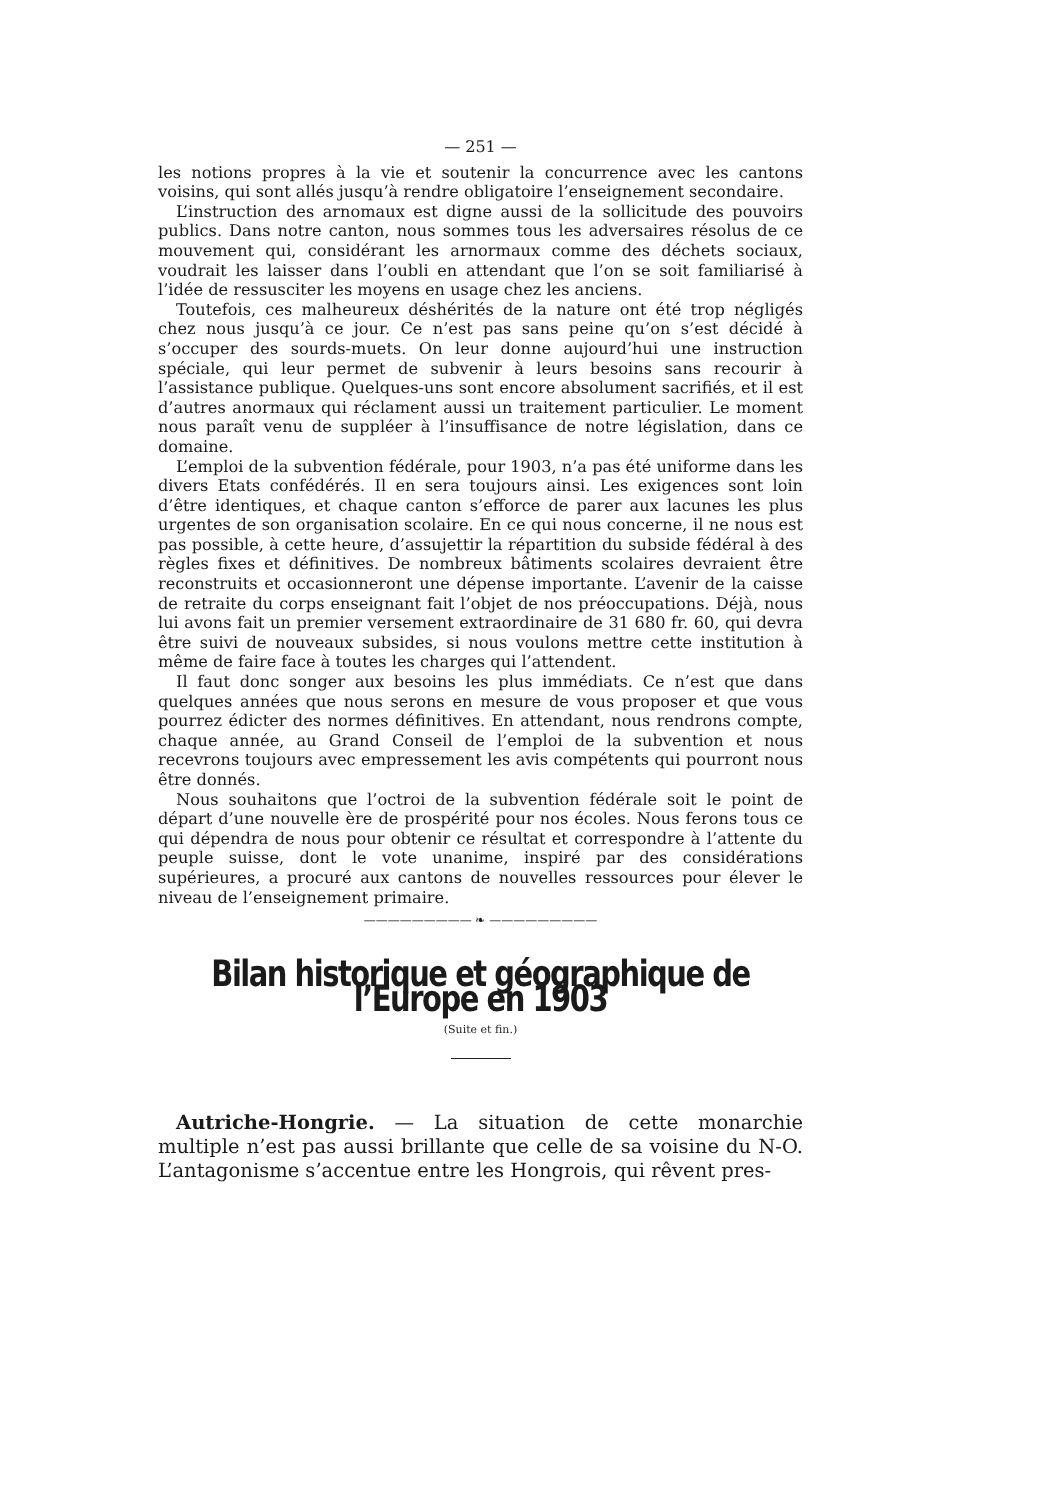— 251 —
les notions propres à la vie et soutenir la concurrence avec les cantons voisins, qui sont allés jusqu’à rendre obligatoire l’enseignement secondaire.
L’instruction des arnomaux est digne aussi de la sollicitude des pouvoirs publics. Dans notre canton, nous sommes tous les adversaires résolus de ce mouvement qui, considérant les arnormaux comme des déchets sociaux, voudrait les laisser dans l’oubli en attendant que l’on se soit familiarisé à l’idée de ressusciter les moyens en usage chez les anciens.
Toutefois, ces malheureux déshérités de la nature ont été trop négligés chez nous jusqu’à ce jour. Ce n’est pas sans peine qu’on s’est décidé à s’occuper des sourds-muets. On leur donne aujourd’hui une instruction spéciale, qui leur permet de subvenir à leurs besoins sans recourir à l’assistance publique. Quelques-uns sont encore absolument sacrifiés, et il est d’autres anormaux qui réclament aussi un traitement particulier. Le moment nous paraît venu de suppléer à l’insuffisance de notre législation, dans ce domaine.
L’emploi de la subvention fédérale, pour 1903, n’a pas été uniforme dans les divers Etats confédérés. Il en sera toujours ainsi. Les exigences sont loin d’être identiques, et chaque canton s’efforce de parer aux lacunes les plus urgentes de son organisation scolaire. En ce qui nous concerne, il ne nous est pas possible, à cette heure, d’assujettir la répartition du subside fédéral à des règles fixes et définitives. De nombreux bâtiments scolaires devraient être reconstruits et occasionneront une dépense importante. L’avenir de la caisse de retraite du corps enseignant fait l’objet de nos préoccupations. Déjà, nous lui avons fait un premier versement extraordinaire de 31 680 fr. 60, qui devra être suivi de nouveaux subsides, si nous voulons mettre cette institution à même de faire face à toutes les charges qui l’attendent.
Il faut donc songer aux besoins les plus immédiats. Ce n’est que dans quelques années que nous serons en mesure de vous proposer et que vous pourrez édicter des normes définitives. En attendant, nous rendrons compte, chaque année, au Grand Conseil de l’emploi de la subvention et nous recevrons toujours avec empressement les avis compétents qui pourront nous être donnés.
Nous souhaitons que l’octroi de la subvention fédérale soit le point de départ d’une nouvelle ère de prospérité pour nos écoles. Nous ferons tous ce qui dépendra de nous pour obtenir ce résultat et correspondre à l’attente du peuple suisse, dont le vote unanime, inspiré par des considérations supérieures, a procuré aux cantons de nouvelles ressources pour élever le niveau de l’enseignement primaire.
————————— ❧ —————————
Bilan historique et géographique de l’Europe en 1903
(Suite et fin.)
Autriche-Hongrie. — La situation de cette monarchie multiple n’est pas aussi brillante que celle de sa voisine du N-O. L’antagonisme s’accentue entre les Hongrois, qui rêvent pres-